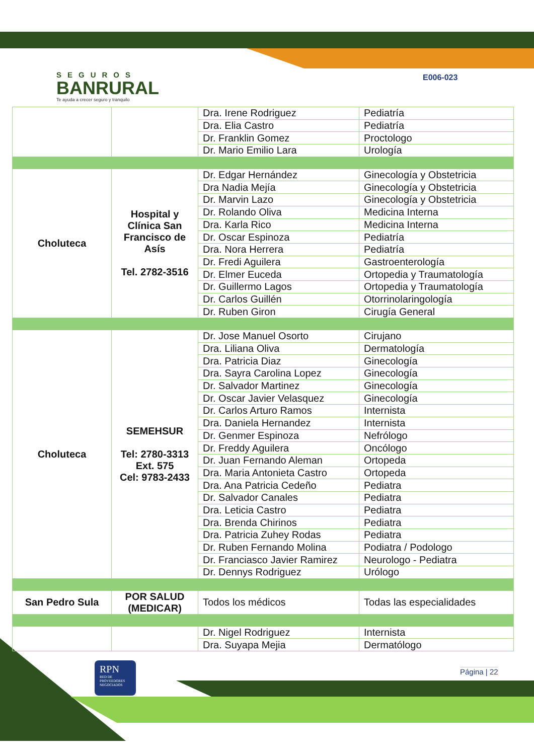SEGUROS
BANRURAL
Te ayuda a crecer seguro y tranquilo
E006-023
| | | Dra. Irene Rodriguez | Pediatría |
| | | Dra. Elia Castro | Pediatría |
| | | Dr. Franklin Gomez | Proctologo |
| | | Dr. Mario Emilio Lara | Urología |
| Choluteca | Hospital y Clínica San Francisco de Asís Tel. 2782-3516 | Dr. Edgar Hernández | Ginecología y Obstetricia |
| | | Dra Nadia Mejía | Ginecología y Obstetricia |
| | | Dr. Marvin Lazo | Ginecología y Obstetricia |
| | | Dr. Rolando Oliva | Medicina Interna |
| | | Dra. Karla Rico | Medicina Interna |
| | | Dr. Oscar Espinoza | Pediatría |
| | | Dra. Nora Herrera | Pediatría |
| | | Dr. Fredi Aguilera | Gastroenterología |
| | | Dr. Elmer Euceda | Ortopedia y Traumatología |
| | | Dr. Guillermo Lagos | Ortopedia y Traumatología |
| | | Dr. Carlos Guillén | Otorrinolaringología |
| | | Dr. Ruben Giron | Cirugía General |
| Choluteca | SEMEHSUR Tel: 2780-3313 Ext. 575 Cel: 9783-2433 | Dr. Jose Manuel Osorto | Cirujano |
| | | Dra. Liliana Oliva | Dermatología |
| | | Dra. Patricia Diaz | Ginecología |
| | | Dra. Sayra Carolina Lopez | Ginecología |
| | | Dr. Salvador Martinez | Ginecología |
| | | Dr. Oscar Javier Velasquez | Ginecología |
| | | Dr. Carlos Arturo Ramos | Internista |
| | | Dra. Daniela Hernandez | Internista |
| | | Dr. Genmer Espinoza | Nefrólogo |
| | | Dr. Freddy Aguilera | Oncólogo |
| | | Dr. Juan Fernando Aleman | Ortopeda |
| | | Dra. Maria Antonieta Castro | Ortopeda |
| | | Dra. Ana Patricia Cedeño | Pediatra |
| | | Dr. Salvador Canales | Pediatra |
| | | Dra. Leticia Castro | Pediatra |
| | | Dra. Brenda Chirinos | Pediatra |
| | | Dra. Patricia Zuhey Rodas | Pediatra |
| | | Dr. Ruben Fernando Molina | Podiatra / Podologo |
| | | Dr. Franciasco Javier Ramirez | Neurologo - Pediatra |
| | | Dr. Dennys Rodriguez | Urólogo |
| San Pedro Sula | POR SALUD (MEDICAR) | Todos los médicos | Todas las especialidades |
| | | Dr. Nigel Rodriguez | Internista |
| | | Dra. Suyapa Mejia | Dermatólogo |
RPN
RED DE PROVEEDORES NEGOCIADOS
Página | 22